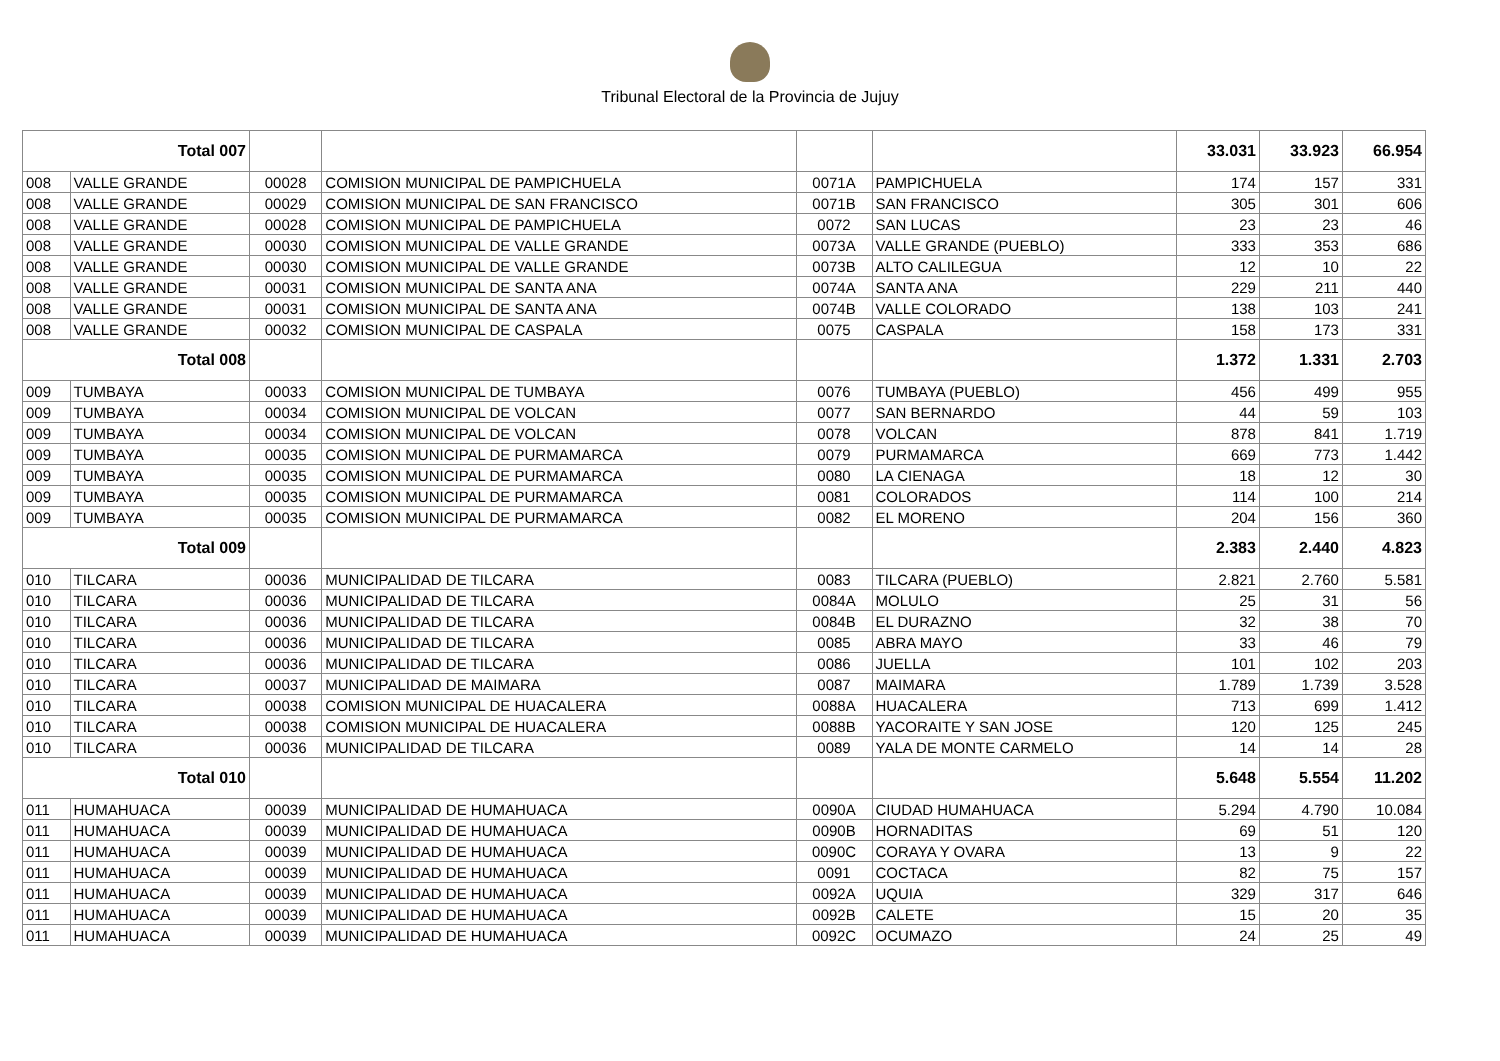Tribunal Electoral de la Provincia de Jujuy
| Total 007 | | | | | | 33.031 | 33.923 | 66.954 |
| 008 | VALLE GRANDE | 00028 | COMISION MUNICIPAL DE PAMPICHUELA | 0071A | PAMPICHUELA | 174 | 157 | 331 |
| 008 | VALLE GRANDE | 00029 | COMISION MUNICIPAL DE SAN FRANCISCO | 0071B | SAN FRANCISCO | 305 | 301 | 606 |
| 008 | VALLE GRANDE | 00028 | COMISION MUNICIPAL DE PAMPICHUELA | 0072 | SAN LUCAS | 23 | 23 | 46 |
| 008 | VALLE GRANDE | 00030 | COMISION MUNICIPAL DE VALLE GRANDE | 0073A | VALLE GRANDE (PUEBLO) | 333 | 353 | 686 |
| 008 | VALLE GRANDE | 00030 | COMISION MUNICIPAL DE VALLE GRANDE | 0073B | ALTO CALILEGUA | 12 | 10 | 22 |
| 008 | VALLE GRANDE | 00031 | COMISION MUNICIPAL DE SANTA ANA | 0074A | SANTA ANA | 229 | 211 | 440 |
| 008 | VALLE GRANDE | 00031 | COMISION MUNICIPAL DE SANTA ANA | 0074B | VALLE COLORADO | 138 | 103 | 241 |
| 008 | VALLE GRANDE | 00032 | COMISION MUNICIPAL DE CASPALA | 0075 | CASPALA | 158 | 173 | 331 |
| Total 008 | | | | | | 1.372 | 1.331 | 2.703 |
| 009 | TUMBAYA | 00033 | COMISION MUNICIPAL DE TUMBAYA | 0076 | TUMBAYA (PUEBLO) | 456 | 499 | 955 |
| 009 | TUMBAYA | 00034 | COMISION MUNICIPAL DE VOLCAN | 0077 | SAN BERNARDO | 44 | 59 | 103 |
| 009 | TUMBAYA | 00034 | COMISION MUNICIPAL DE VOLCAN | 0078 | VOLCAN | 878 | 841 | 1.719 |
| 009 | TUMBAYA | 00035 | COMISION MUNICIPAL DE PURMAMARCA | 0079 | PURMAMARCA | 669 | 773 | 1.442 |
| 009 | TUMBAYA | 00035 | COMISION MUNICIPAL DE PURMAMARCA | 0080 | LA CIENAGA | 18 | 12 | 30 |
| 009 | TUMBAYA | 00035 | COMISION MUNICIPAL DE PURMAMARCA | 0081 | COLORADOS | 114 | 100 | 214 |
| 009 | TUMBAYA | 00035 | COMISION MUNICIPAL DE PURMAMARCA | 0082 | EL MORENO | 204 | 156 | 360 |
| Total 009 | | | | | | 2.383 | 2.440 | 4.823 |
| 010 | TILCARA | 00036 | MUNICIPALIDAD DE TILCARA | 0083 | TILCARA (PUEBLO) | 2.821 | 2.760 | 5.581 |
| 010 | TILCARA | 00036 | MUNICIPALIDAD DE TILCARA | 0084A | MOLULO | 25 | 31 | 56 |
| 010 | TILCARA | 00036 | MUNICIPALIDAD DE TILCARA | 0084B | EL DURAZNO | 32 | 38 | 70 |
| 010 | TILCARA | 00036 | MUNICIPALIDAD DE TILCARA | 0085 | ABRA MAYO | 33 | 46 | 79 |
| 010 | TILCARA | 00036 | MUNICIPALIDAD DE TILCARA | 0086 | JUELLA | 101 | 102 | 203 |
| 010 | TILCARA | 00037 | MUNICIPALIDAD DE MAIMARA | 0087 | MAIMARA | 1.789 | 1.739 | 3.528 |
| 010 | TILCARA | 00038 | COMISION MUNICIPAL DE HUACALERA | 0088A | HUACALERA | 713 | 699 | 1.412 |
| 010 | TILCARA | 00038 | COMISION MUNICIPAL DE HUACALERA | 0088B | YACORAITE Y SAN JOSE | 120 | 125 | 245 |
| 010 | TILCARA | 00036 | MUNICIPALIDAD DE TILCARA | 0089 | YALA DE MONTE CARMELO | 14 | 14 | 28 |
| Total 010 | | | | | | 5.648 | 5.554 | 11.202 |
| 011 | HUMAHUACA | 00039 | MUNICIPALIDAD DE HUMAHUACA | 0090A | CIUDAD HUMAHUACA | 5.294 | 4.790 | 10.084 |
| 011 | HUMAHUACA | 00039 | MUNICIPALIDAD DE HUMAHUACA | 0090B | HORNADITAS | 69 | 51 | 120 |
| 011 | HUMAHUACA | 00039 | MUNICIPALIDAD DE HUMAHUACA | 0090C | CORAYA Y OVARA | 13 | 9 | 22 |
| 011 | HUMAHUACA | 00039 | MUNICIPALIDAD DE HUMAHUACA | 0091 | COCTACA | 82 | 75 | 157 |
| 011 | HUMAHUACA | 00039 | MUNICIPALIDAD DE HUMAHUACA | 0092A | UQUIA | 329 | 317 | 646 |
| 011 | HUMAHUACA | 00039 | MUNICIPALIDAD DE HUMAHUACA | 0092B | CALETE | 15 | 20 | 35 |
| 011 | HUMAHUACA | 00039 | MUNICIPALIDAD DE HUMAHUACA | 0092C | OCUMAZO | 24 | 25 | 49 |